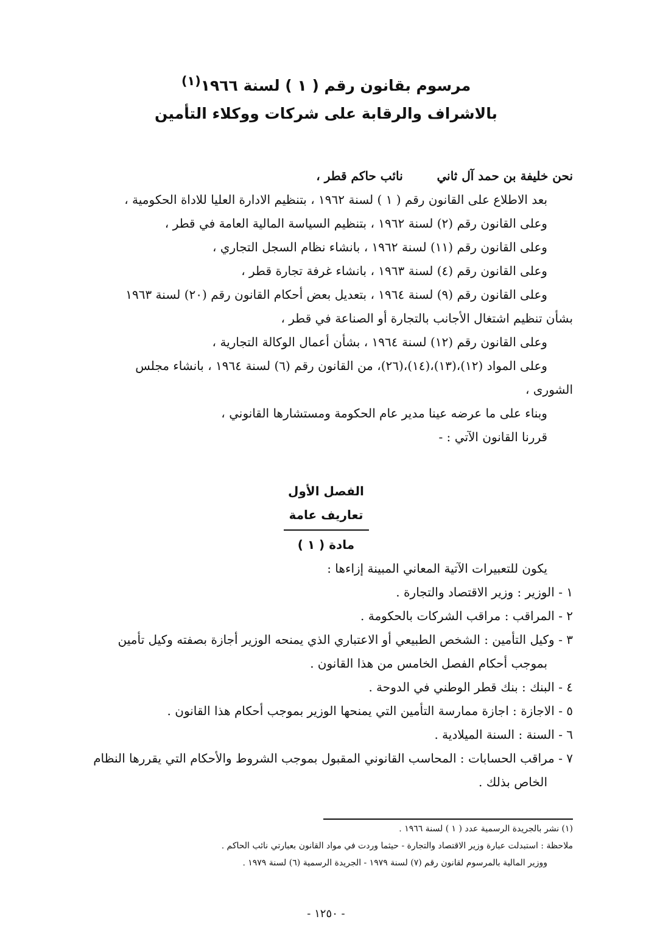مرسوم بقانون رقم ( ١ ) لسنة ١٩٦٦<sup>(١)</sup>
بالاشراف والرقابة على شركات ووكلاء التأمين
نحن خليفة بن حمد آل ثاني نائب حاكم قطر ،
بعد الاطلاع على القانون رقم ( ١ ) لسنة ١٩٦٢ ، بتنظيم الادارة العليا للاداة الحكومية ،
وعلى القانون رقم (٢) لسنة ١٩٦٢ ، بتنظيم السياسة المالية العامة في قطر ،
وعلى القانون رقم (١١) لسنة ١٩٦٢ ، بانشاء نظام السجل التجاري ،
وعلى القانون رقم (٤) لسنة ١٩٦٣ ، بانشاء غرفة تجارة قطر ،
وعلى القانون رقم (٩) لسنة ١٩٦٤ ، بتعديل بعض أحكام القانون رقم (٢٠) لسنة ١٩٦٣
بشأن تنظيم اشتغال الأجانب بالتجارة أو الصناعة في قطر ،
وعلى القانون رقم (١٢) لسنة ١٩٦٤ ، بشأن أعمال الوكالة التجارية ،
وعلى المواد (١٢)،(١٣)،(١٤)،(٢٦)، من القانون رقم (٦) لسنة ١٩٦٤ ، بانشاء مجلس
الشورى ،
وبناء على ما عرضه عينا مدير عام الحكومة ومستشارها القانوني ،
قررنا القانون الآتي : -
الفصل الأول
تعاريف عامة
مادة ( ١ )
يكون للتعبيرات الآتية المعاني المبينة إزاءها :
١ - الوزير : وزير الاقتصاد والتجارة .
٢ - المراقب : مراقب الشركات بالحكومة .
٣ - وكيل التأمين : الشخص الطبيعي أو الاعتباري الذي يمنحه الوزير أجازة بصفته وكيل تأمين
بموجب أحكام الفصل الخامس من هذا القانون .
٤ - البنك : بنك قطر الوطني في الدوحة .
٥ - الاجازة : اجازة ممارسة التأمين التي يمنحها الوزير بموجب أحكام هذا القانون .
٦ - السنة : السنة الميلادية .
٧ - مراقب الحسابات : المحاسب القانوني المقبول بموجب الشروط والأحكام التي يقررها النظام
الخاص بذلك .
(١) نشر بالجريدة الرسمية عدد ( ١ ) لسنة ١٩٦٦ .
ملاحظة : استبدلت عبارة وزير الاقتصاد والتجارة - حيثما وردت في مواد القانون بعبارتي نائب الحاكم .
ووزير المالية بالمرسوم لقانون رقم (٧) لسنة ١٩٧٩ - الجريدة الرسمية (٦) لسنة ١٩٧٩ .
- ١٢٥٠ -